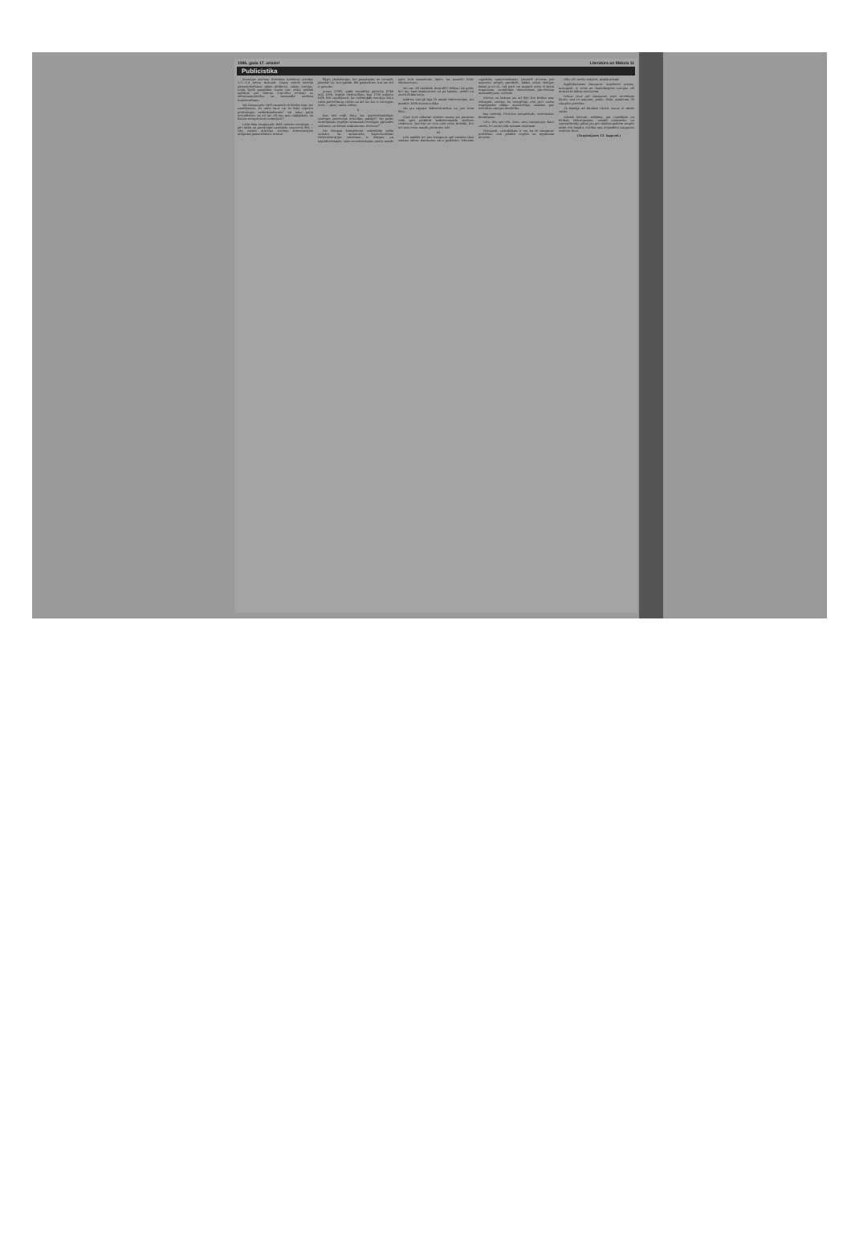1986. gada 17. oktobrī Literatūra un Māksla 11
Publicistika
lioracijas sistēmu drenāžas kolektori atrodas 1,2—1,4 metru dziļumā. Nupat notiek kārtējā pārprojektēšana, plāno polderus, sūkņu stacijas. Lejas bjefā pagaidām vispār nav veikti nekādi aprēķini par limeņa svārstību ietekmi uz ūdenssaimniecību un komunālo sistēmu funkcionēšanu.
Vai Daugavpils HES saražotā elektrība segs tos zaudējumus, ko radīs kaut vai šo daļu rūpnīcu produkcijas sadārdzināšanās? Vai laika gaitā neizrādīsies, ka arī tas vēl nav pats sāpīgākais, ko būsim neatgriežami nodarījuši?
Liela daļa Daugavpils HES ražotās enerģijas — pēc laikā un pastāvīgas sanitārās caurteces dēļ — tiks ražota attiecīgi sistēmu hidrostacijām nelīpiskā pamatslodzes režīmā.
Šķiet, jāatkārtojas, bet pazudušais ne vienmēr jāmeklē tur, kur gaišāk, dēr paskatīties, kur tas īsti ir pazudis.
jumus (1982. gadā republikā patērēja 8740 milj. kWh, kopējā elektrotīklos bija 1320 miljonu kWh lieli zaudējumi); ka vislēdzīgāk enerģiju būtu ražot patērēšanas vietās vai arī tur, kur ir enerģijas avoti — gāze, nafta, ūdens.
II
Kas tad reāli būtu tas nepieciešamākais sistēmas pašreizējā attīstības pakāpē? Vai patāv stratēģiskas iespējas samazināt enerģijas pārvades zudumus un dienas maksimumu iecienus?
Pat diezgan kompetentā sabiedrībā valda uzskats, ka miniatūrās kapsulturbīnas elektroenerģijas ražošanai ir dārgas, un kapitālistiskajās, citās socialistiskajās valstīs mazās upes tiek izmantotas tāpēc, ka izsmelti lielie ūdensresursi.
Vai var vēl skaidrāk formulēt? Rēķini, kā gribi, bet tas, kam konkurence sit pa kabatu, meklē un atrod lētāko izeju.
Kādreiz Latvijā bija 25 mazās hidrostacijas. Arī gandrīz 1000 dzirnavu dīķu.
Vai jau saprast hidroceltniekus un just tiem līdzi.
Visai tuvā nākotnē zinātne mums jau pavisam reāli spēs piedāvāt kodoltermiskās sintēzes reaktorus, kas būs ne vien simt reižu drošāki, bet arī simt reižu mazāk piesārņos vidi.
III
Ļoti maldās tie, kas Daugavas upē saskata tikai zināmu ūdens daudzumu savu praktisko, tehnisko vajadzību apmierināšanai. Diemžēl neviens pat aptuveni nespēj paredzēt, kādas sekas Baltijas dabai ja ne rīt, tad parīt vai aizparīt nesīs šī dzīvā organisma, savdabīgās ekosistēmas pārvēršana aizdambējumu sistēmā.
Vārens un laskam jau arī līdz šim brīdim maz iedragāts vairogs, ko enerģētiķi vērš pret visām iespējamām dabas aizstāvētāju šaubām par iecerētās stacijas lietderību.
bas viedokļi. Pietrūcis kompleksās, sistēmiskas domāšanas.
Līču, līču upe tek, Zaru, zaru Daugaviņa; Kaut zarotu tie zariņi Līdz mānam mūžiņam.
Mūsuprāt, vistrakākais ir tas, ka šo Daugavas problēmu visā pilnībā nepēta un nepārzina neviens.
vēks vēl varētu izdzīvot, atrādi nekad.
Applūdināmais Daugavas augšteces posms, mūsuprāt, ir viens no skaistākajiem Latvijas vēl neskartās dabas nostūriem.
Nekur citur pie Daugavas vairs neredzam klintis visā to augumā, jauko, dziļo, apmēram 30 sikupīšu pietekas.
Tā domāja arī daudzie tūristi, kurus te nācās satikt.
Nekādi kilovati, nekādas, pat visiielākās un lētākās elektrojaudas, nekādi zinātnieku un saimniekotāju pūliņi jau pēc dažiem gadiem nespēs atdot reti bagāto, cilvēka maz iespaidoto Daugavas senleias floru.
(Turpinājums 12. lappusē.)